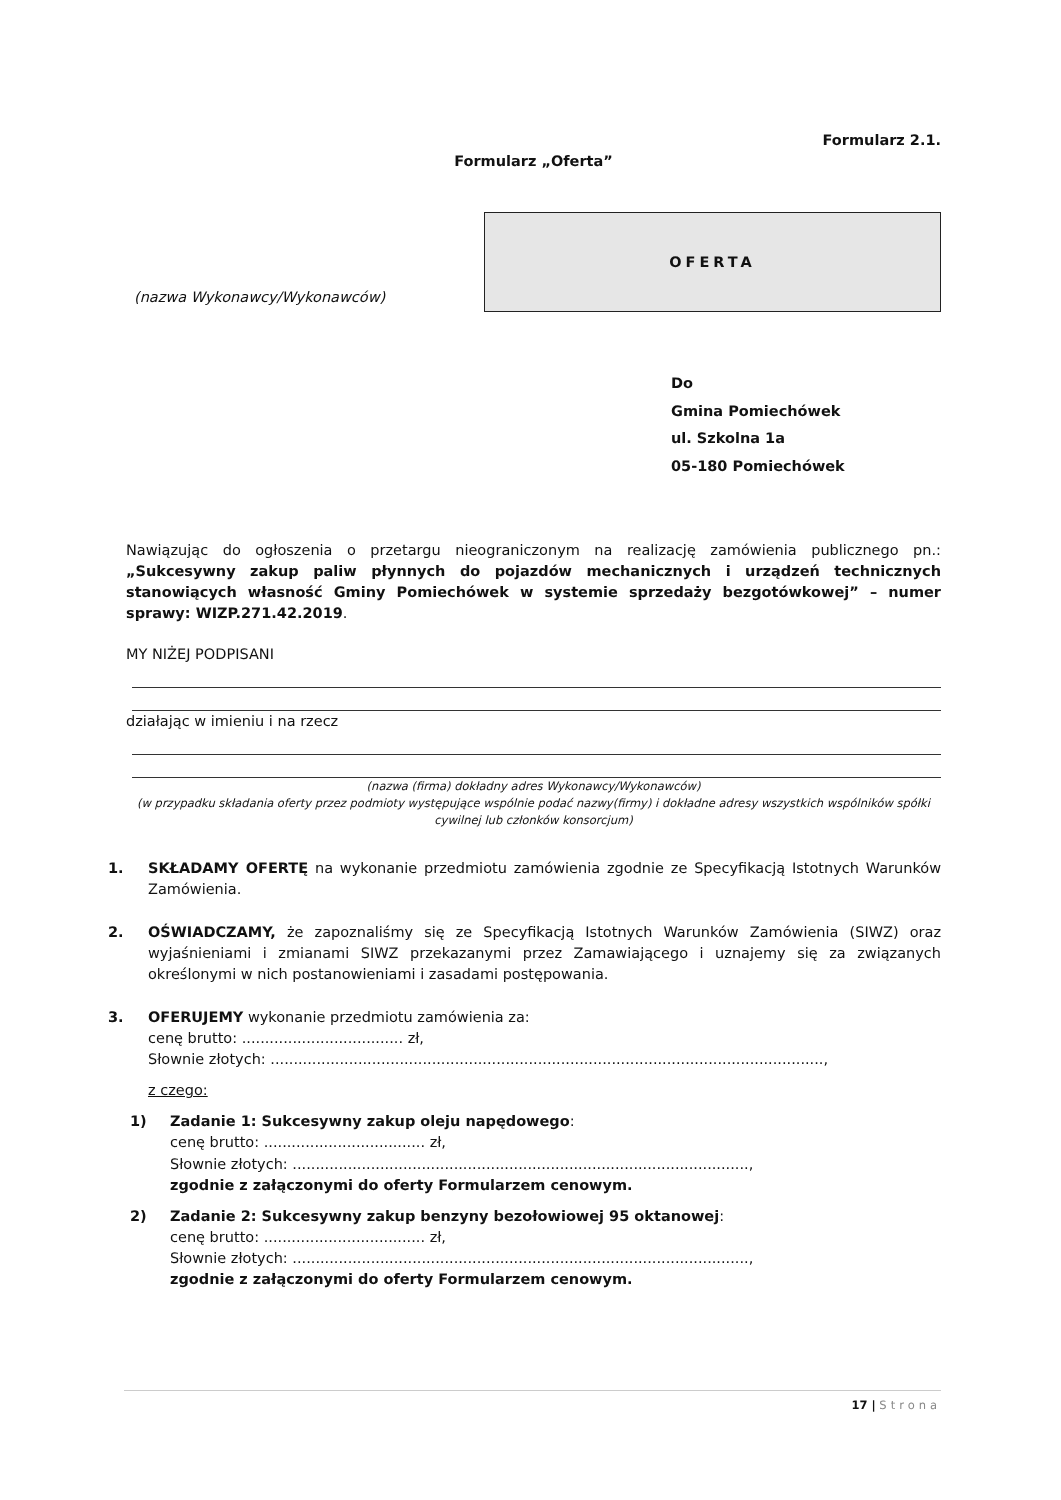Formularz 2.1.
Formularz „Oferta”
(nazwa Wykonawcy/Wykonawców)
OFERTA
Do
Gmina Pomiechówek
ul. Szkolna 1a
05-180 Pomiechówek
Nawiązując do ogłoszenia o przetargu nieograniczonym na realizację zamówienia publicznego pn.: „Sukcesywny zakup paliw płynnych do pojazdów mechanicznych i urządzeń technicznych stanowiących własność Gminy Pomiechówek w systemie sprzedaży bezgotówkowej” – numer sprawy: WIZP.271.42.2019.
MY NIŻEJ PODPISANI
działając w imieniu i na rzecz
(nazwa (firma) dokładny adres Wykonawcy/Wykonawców)
(w przypadku składania oferty przez podmioty występujące wspólnie podać nazwy(firmy) i dokładne adresy wszystkich wspólników spółki cywilnej lub członków konsorcjum)
1. SKŁADAMY OFERTĘ na wykonanie przedmiotu zamówienia zgodnie ze Specyfikacją Istotnych Warunków Zamówienia.
2. OŚWIADCZAMY, że zapoznaliśmy się ze Specyfikacją Istotnych Warunków Zamówienia (SIWZ) oraz wyjaśnieniami i zmianami SIWZ przekazanymi przez Zamawiającego i uznajemy się za związanych określonymi w nich postanowieniami i zasadami postępowania.
3. OFERUJEMY wykonanie przedmiotu zamówienia za:
cenę brutto: ................................... zł,
Słownie złotych: ........................................................................................................................,
z czego:
1) Zadanie 1: Sukcesywny zakup oleju napędowego:
cenę brutto: ................................... zł,
Słownie złotych: ...................................................................................................,
zgodnie z załączonymi do oferty Formularzem cenowym.
2) Zadanie 2: Sukcesywny zakup benzyny bezołowiowej 95 oktanowej:
cenę brutto: ................................... zł,
Słownie złotych: ...................................................................................................,
zgodnie z załączonymi do oferty Formularzem cenowym.
17 | Strona